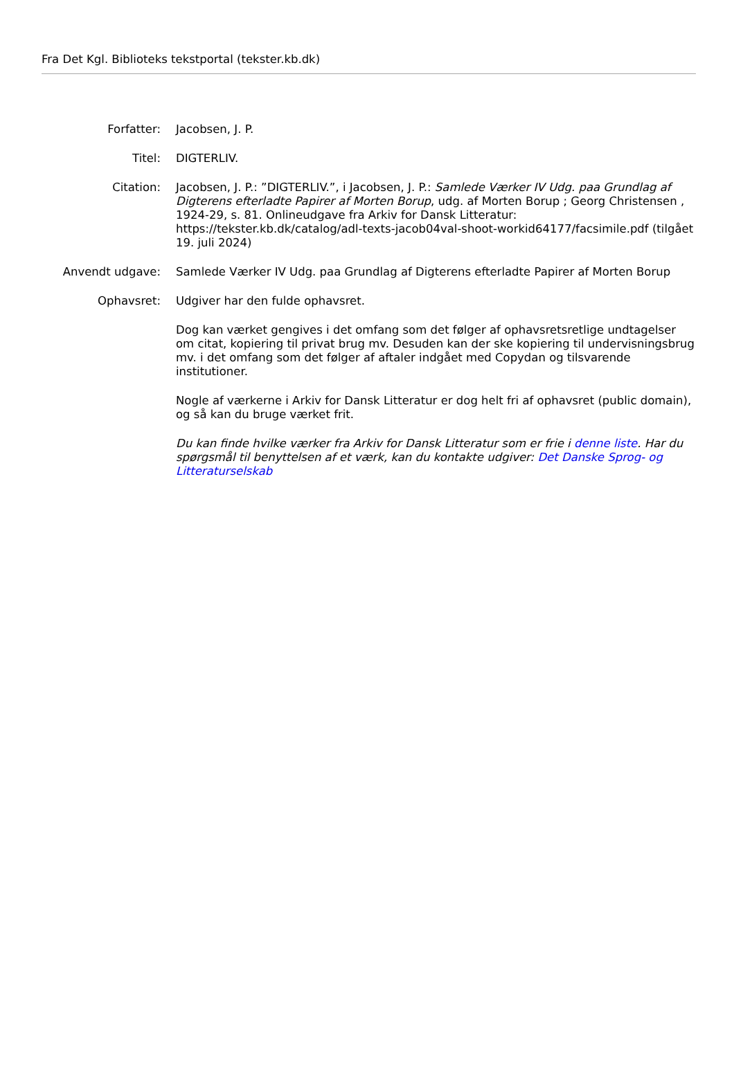Fra Det Kgl. Biblioteks tekstportal (tekster.kb.dk)
Forfatter: Jacobsen, J. P.
Titel: DIGTERLIV.
Citation: Jacobsen, J. P.: ”DIGTERLIV.”, i Jacobsen, J. P.: Samlede Værker IV Udg. paa Grundlag af Digterens efterladte Papirer af Morten Borup, udg. af Morten Borup ; Georg Christensen , 1924-29, s. 81. Onlineudgave fra Arkiv for Dansk Litteratur: https://tekster.kb.dk/catalog/adl-texts-jacob04val-shoot-workid64177/facsimile.pdf (tilgået 19. juli 2024)
Anvendt udgave: Samlede Værker IV Udg. paa Grundlag af Digterens efterladte Papirer af Morten Borup
Ophavsret: Udgiver har den fulde ophavsret.
Dog kan værket gengives i det omfang som det følger af ophavsretsretlige undtagelser om citat, kopiering til privat brug mv. Desuden kan der ske kopiering til undervisningsbrug mv. i det omfang som det følger af aftaler indgået med Copydan og tilsvarende institutioner.
Nogle af værkerne i Arkiv for Dansk Litteratur er dog helt fri af ophavsret (public domain), og så kan du bruge værket frit.
Du kan finde hvilke værker fra Arkiv for Dansk Litteratur som er frie i denne liste. Har du spørgsmål til benyttelsen af et værk, kan du kontakte udgiver: Det Danske Sprog- og Litteraturselskab